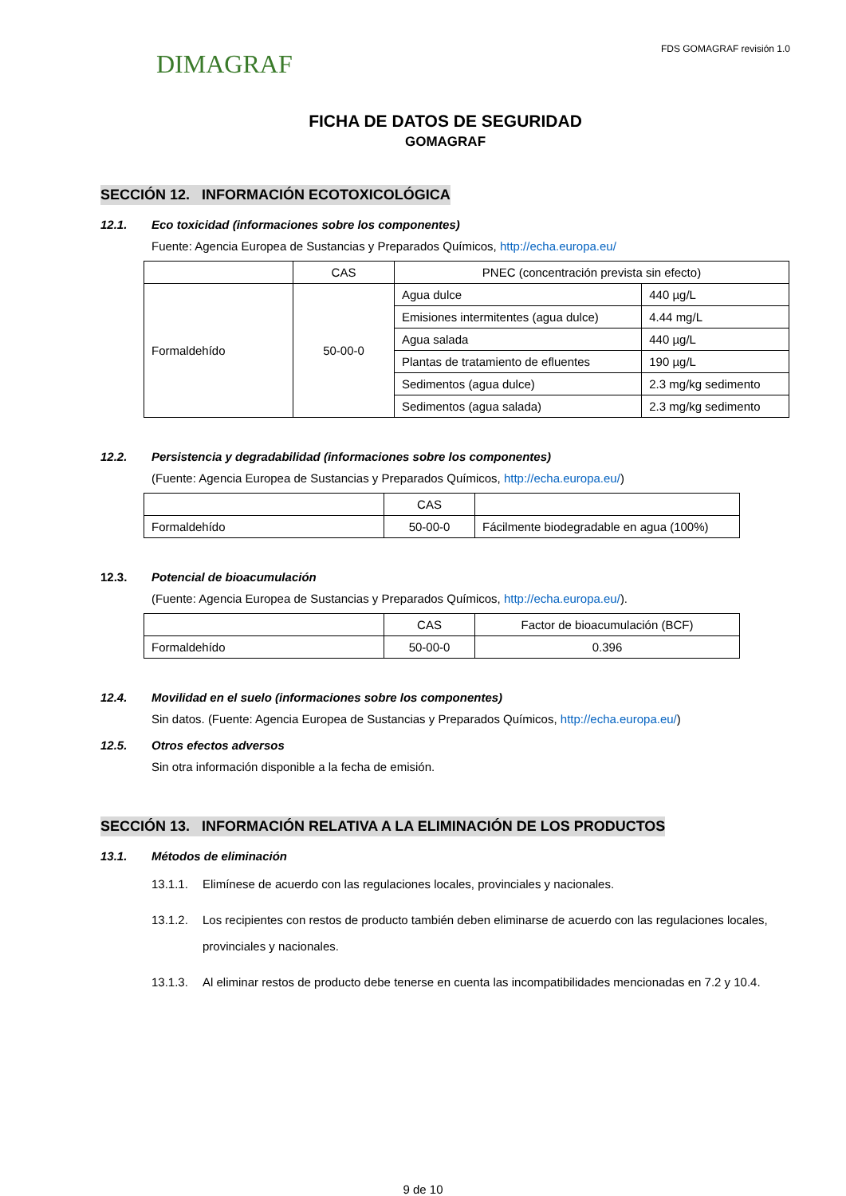DIMAGRAF
FDS GOMAGRAF revisión 1.0
FICHA DE DATOS DE SEGURIDAD
GOMAGRAF
SECCIÓN 12. INFORMACIÓN ECOTOXICOLÓGICA
12.1. Eco toxicidad (informaciones sobre los componentes)
Fuente: Agencia Europea de Sustancias y Preparados Químicos, http://echa.europa.eu/
| | CAS | PNEC (concentración prevista sin efecto) | |
| Formaldehído | 50-00-0 | Agua dulce | 440 µg/L |
| | | Emisiones intermitentes (agua dulce) | 4.44 mg/L |
| | | Agua salada | 440 µg/L |
| | | Plantas de tratamiento de efluentes | 190 µg/L |
| | | Sedimentos (agua dulce) | 2.3 mg/kg sedimento |
| | | Sedimentos (agua salada) | 2.3 mg/kg sedimento |
12.2. Persistencia y degradabilidad (informaciones sobre los componentes)
(Fuente: Agencia Europea de Sustancias y Preparados Químicos, http://echa.europa.eu/)
| | CAS | |
| Formaldehído | 50-00-0 | Fácilmente biodegradable en agua (100%) |
12.3. Potencial de bioacumulación
(Fuente: Agencia Europea de Sustancias y Preparados Químicos, http://echa.europa.eu/).
| | CAS | Factor de bioacumulación (BCF) |
| Formaldehído | 50-00-0 | 0.396 |
12.4. Movilidad en el suelo (informaciones sobre los componentes)
Sin datos. (Fuente: Agencia Europea de Sustancias y Preparados Químicos, http://echa.europa.eu/)
12.5. Otros efectos adversos
Sin otra información disponible a la fecha de emisión.
SECCIÓN 13. INFORMACIÓN RELATIVA A LA ELIMINACIÓN DE LOS PRODUCTOS
13.1. Métodos de eliminación
13.1.1. Elimínese de acuerdo con las regulaciones locales, provinciales y nacionales.
13.1.2. Los recipientes con restos de producto también deben eliminarse de acuerdo con las regulaciones locales, provinciales y nacionales.
13.1.3. Al eliminar restos de producto debe tenerse en cuenta las incompatibilidades mencionadas en 7.2 y 10.4.
9 de 10